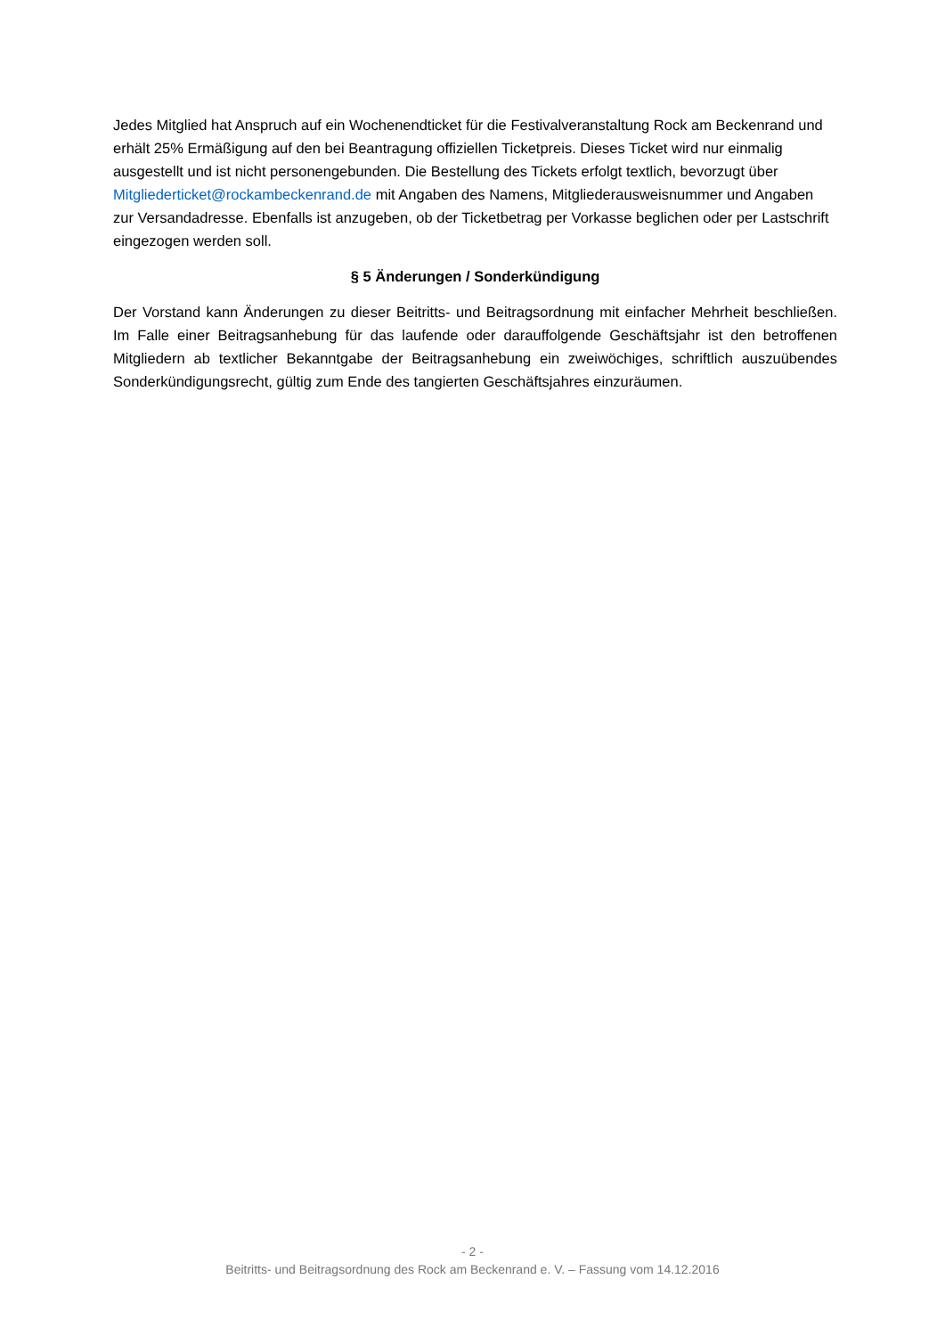Jedes Mitglied hat Anspruch auf ein Wochenendticket für die Festivalveranstaltung Rock am Beckenrand und erhält 25% Ermäßigung auf den bei Beantragung offiziellen Ticketpreis. Dieses Ticket wird nur einmalig ausgestellt und ist nicht personengebunden. Die Bestellung des Tickets erfolgt textlich, bevorzugt über Mitgliederticket@rockambeckenrand.de mit Angaben des Namens, Mitgliederausweisnummer und Angaben zur Versandadresse. Ebenfalls ist anzugeben, ob der Ticketbetrag per Vorkasse beglichen oder per Lastschrift eingezogen werden soll.
§ 5 Änderungen / Sonderkündigung
Der Vorstand kann Änderungen zu dieser Beitritts- und Beitragsordnung mit einfacher Mehrheit beschließen. Im Falle einer Beitragsanhebung für das laufende oder darauffolgende Geschäftsjahr ist den betroffenen Mitgliedern ab textlicher Bekanntgabe der Beitragsanhebung ein zweiwöchiges, schriftlich auszuübendes Sonderkündigungsrecht, gültig zum Ende des tangierten Geschäftsjahres einzuräumen.
- 2 -
Beitritts- und Beitragsordnung des Rock am Beckenrand e. V. – Fassung vom 14.12.2016